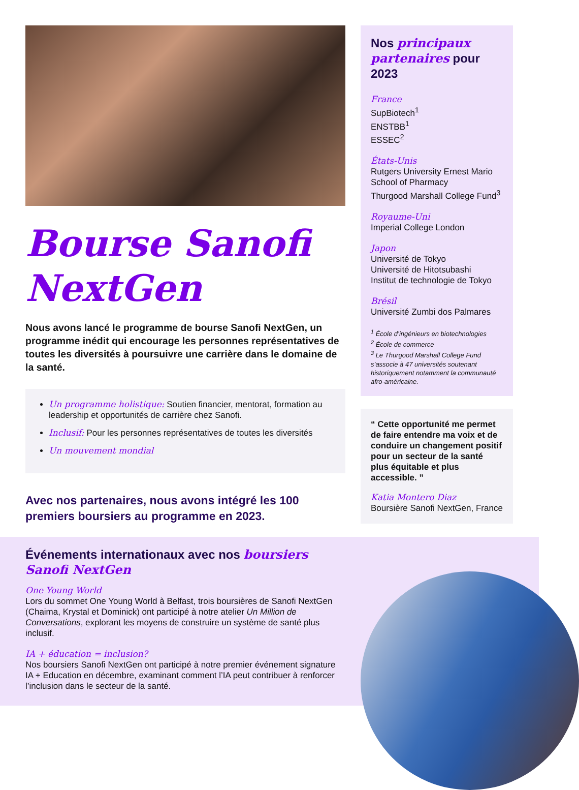Bourse Sanofi NextGen
Nous avons lancé le programme de bourse Sanofi NextGen, un programme inédit qui encourage les personnes représentatives de toutes les diversités à poursuivre une carrière dans le domaine de la santé.
Un programme holistique: Soutien financier, mentorat, formation au leadership et opportunités de carrière chez Sanofi.
Inclusif: Pour les personnes représentatives de toutes les diversités
Un mouvement mondial
Avec nos partenaires, nous avons intégré les 100 premiers boursiers au programme en 2023.
Nos principaux partenaires pour 2023
France
SupBiotech<sup>1</sup>
ENSTBB<sup>1</sup>
ESSEC<sup>2</sup>
États-Unis
Rutgers University Ernest Mario School of Pharmacy
Thurgood Marshall College Fund<sup>3</sup>
Royaume-Uni
Imperial College London
Japon
Université de Tokyo
Université de Hitotsubashi
Institut de technologie de Tokyo
Brésil
Université Zumbi dos Palmares
<sup>1</sup> École d’ingénieurs en biotechnologies
<sup>2</sup> École de commerce
<sup>3</sup> Le Thurgood Marshall College Fund s’associe à 47 universités soutenant historiquement notamment la communauté afro-américaine.
“ Cette opportunité me permet de faire entendre ma voix et de conduire un changement positif pour un secteur de la santé plus équitable et plus accessible. ”
Katia Montero Diaz
Boursière Sanofi NextGen, France
Événements internationaux avec nos boursiers Sanofi NextGen
One Young World
Lors du sommet One Young World à Belfast, trois boursières de Sanofi NextGen (Chaima, Krystal et Dominick) ont participé à notre atelier Un Million de Conversations, explorant les moyens de construire un système de santé plus inclusif.
IA + éducation = inclusion?
Nos boursiers Sanofi NextGen ont participé à notre premier événement signature IA + Education en décembre, examinant comment l’IA peut contribuer à renforcer l’inclusion dans le secteur de la santé.